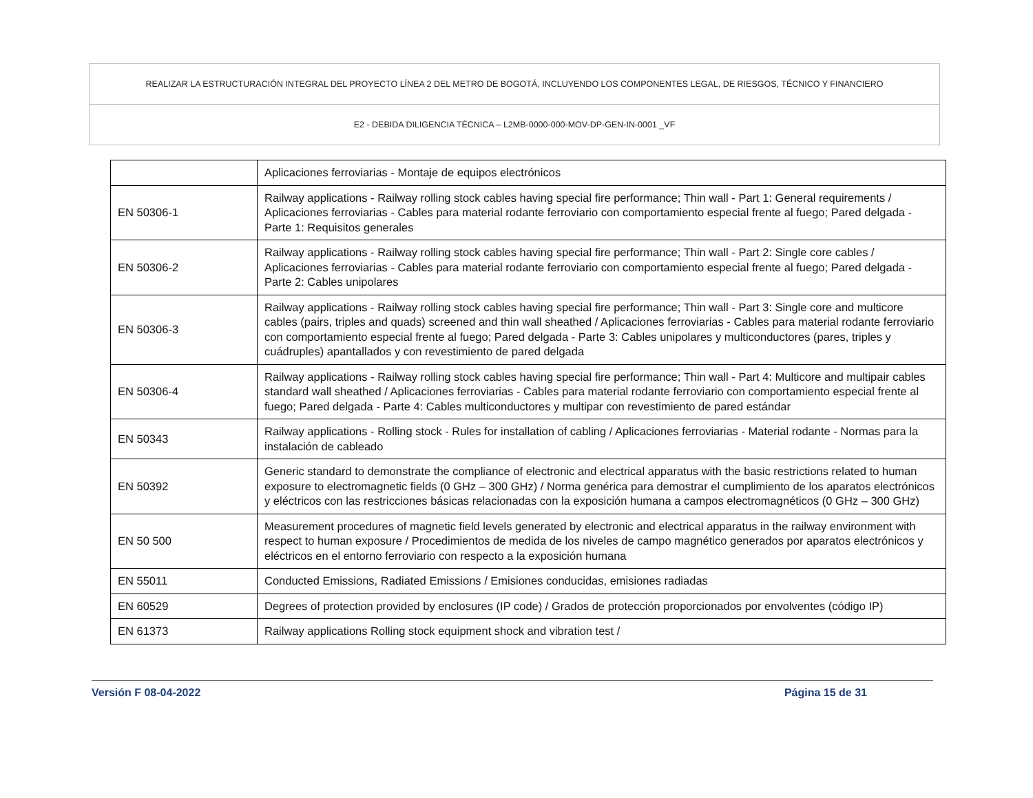REALIZAR LA ESTRUCTURACIÓN INTEGRAL DEL PROYECTO LÍNEA 2 DEL METRO DE BOGOTÁ, INCLUYENDO LOS COMPONENTES LEGAL, DE RIESGOS, TÉCNICO Y FINANCIERO
E2 - DEBIDA DILIGENCIA TÉCNICA – L2MB-0000-000-MOV-DP-GEN-IN-0001 _VF
| | Aplicaciones ferroviarias - Montaje de equipos electrónicos |
| EN 50306-1 | Railway applications - Railway rolling stock cables having special fire performance; Thin wall - Part 1: General requirements / Aplicaciones ferroviarias - Cables para material rodante ferroviario con comportamiento especial frente al fuego; Pared delgada - Parte 1: Requisitos generales |
| EN 50306-2 | Railway applications - Railway rolling stock cables having special fire performance; Thin wall - Part 2: Single core cables / Aplicaciones ferroviarias - Cables para material rodante ferroviario con comportamiento especial frente al fuego; Pared delgada - Parte 2: Cables unipolares |
| EN 50306-3 | Railway applications - Railway rolling stock cables having special fire performance; Thin wall - Part 3: Single core and multicore cables (pairs, triples and quads) screened and thin wall sheathed / Aplicaciones ferroviarias - Cables para material rodante ferroviario con comportamiento especial frente al fuego; Pared delgada - Parte 3: Cables unipolares y multiconductores (pares, triples y cuádruples) apantallados y con revestimiento de pared delgada |
| EN 50306-4 | Railway applications - Railway rolling stock cables having special fire performance; Thin wall - Part 4: Multicore and multipair cables standard wall sheathed / Aplicaciones ferroviarias - Cables para material rodante ferroviario con comportamiento especial frente al fuego; Pared delgada - Parte 4: Cables multiconductores y multipar con revestimiento de pared estándar |
| EN 50343 | Railway applications - Rolling stock - Rules for installation of cabling / Aplicaciones ferroviarias - Material rodante - Normas para la instalación de cableado |
| EN 50392 | Generic standard to demonstrate the compliance of electronic and electrical apparatus with the basic restrictions related to human exposure to electromagnetic fields (0 GHz – 300 GHz) / Norma genérica para demostrar el cumplimiento de los aparatos electrónicos y eléctricos con las restricciones básicas relacionadas con la exposición humana a campos electromagnéticos (0 GHz – 300 GHz) |
| EN 50 500 | Measurement procedures of magnetic field levels generated by electronic and electrical apparatus in the railway environment with respect to human exposure / Procedimientos de medida de los niveles de campo magnético generados por aparatos electrónicos y eléctricos en el entorno ferroviario con respecto a la exposición humana |
| EN 55011 | Conducted Emissions, Radiated Emissions / Emisiones conducidas, emisiones radiadas |
| EN 60529 | Degrees of protection provided by enclosures (IP code) / Grados de protección proporcionados por envolventes (código IP) |
| EN 61373 | Railway applications Rolling stock equipment shock and vibration test / |
Versión F 08-04-2022 Página 15 de 31